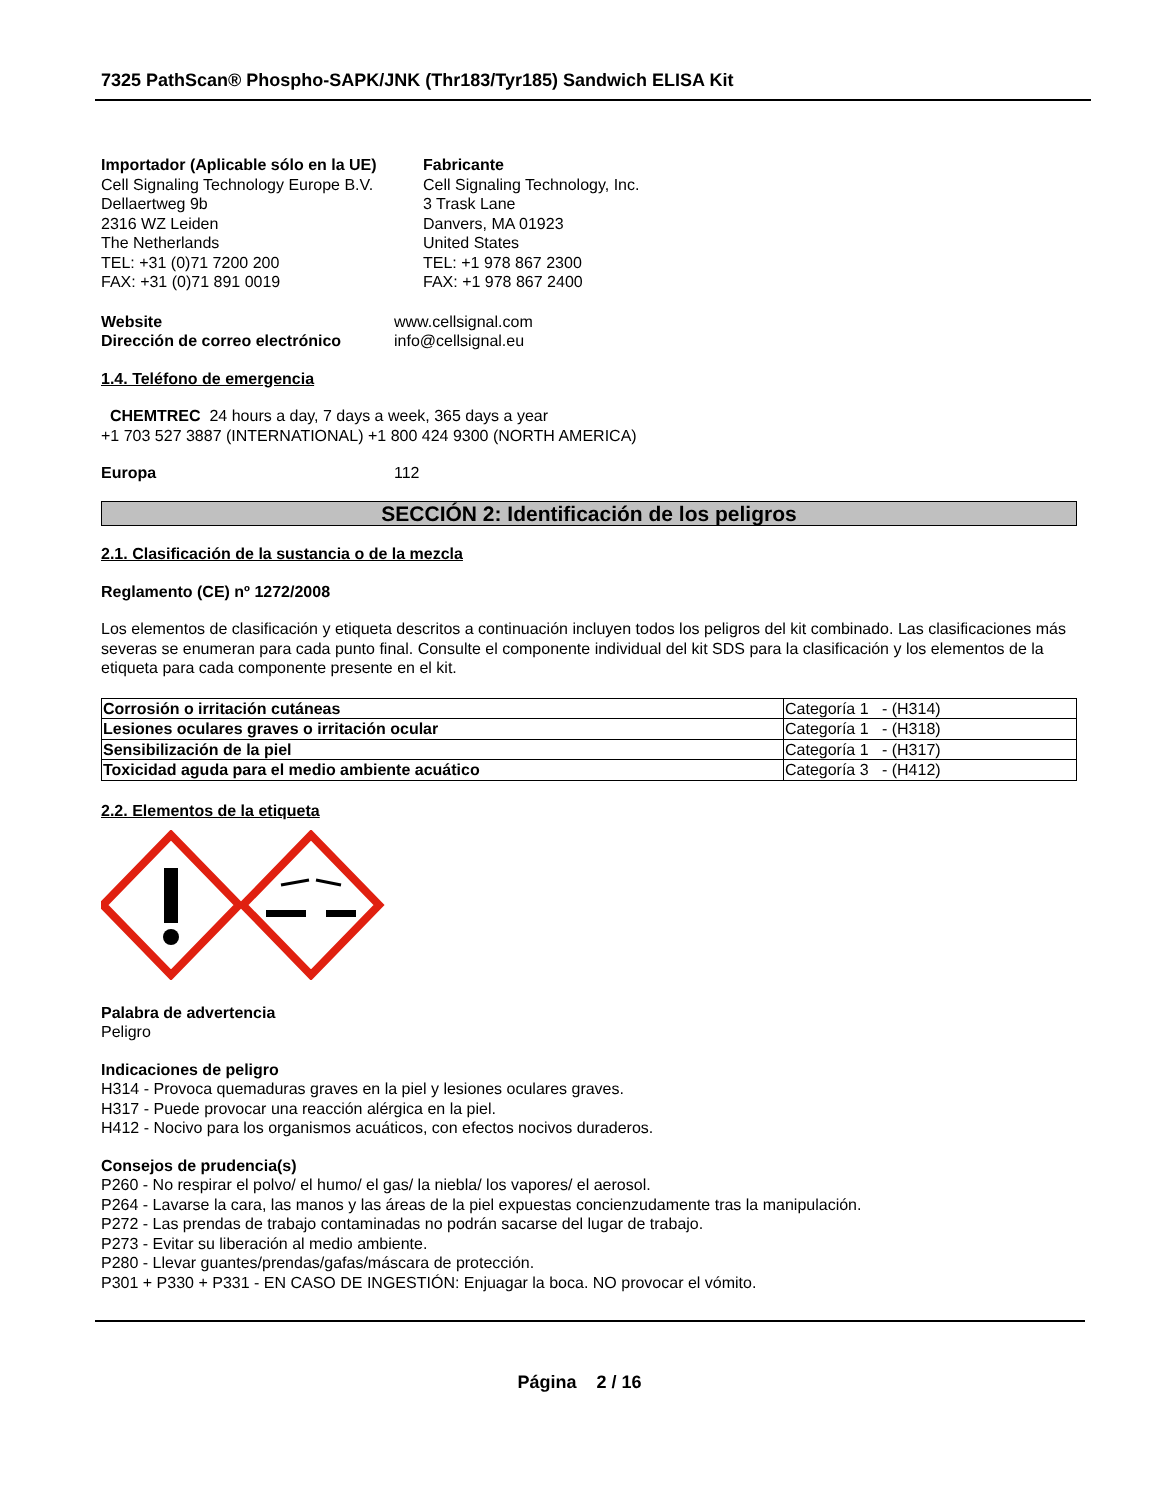7325 PathScan® Phospho-SAPK/JNK (Thr183/Tyr185) Sandwich ELISA Kit
Importador (Aplicable sólo en la UE)
Cell Signaling Technology Europe B.V.
Dellaertweg 9b
2316 WZ Leiden
The Netherlands
TEL: +31 (0)71 7200 200
FAX: +31 (0)71 891 0019
Fabricante
Cell Signaling Technology, Inc.
3 Trask Lane
Danvers, MA 01923
United States
TEL: +1 978 867 2300
FAX: +1 978 867 2400
Website www.cellsignal.com
Dirección de correo electrónico info@cellsignal.eu
1.4. Teléfono de emergencia
CHEMTREC 24 hours a day, 7 days a week, 365 days a year
+1 703 527 3887 (INTERNATIONAL) +1 800 424 9300 (NORTH AMERICA)
Europa 112
SECCIÓN 2: Identificación de los peligros
2.1. Clasificación de la sustancia o de la mezcla
Reglamento (CE) nº 1272/2008
Los elementos de clasificación y etiqueta descritos a continuación incluyen todos los peligros del kit combinado. Las clasificaciones más severas se enumeran para cada punto final. Consulte el componente individual del kit SDS para la clasificación y los elementos de la etiqueta para cada componente presente en el kit.
| Corrosión o irritación cutáneas | Categoría 1 - (H314) |
| Lesiones oculares graves o irritación ocular | Categoría 1 - (H318) |
| Sensibilización de la piel | Categoría 1 - (H317) |
| Toxicidad aguda para el medio ambiente acuático | Categoría 3 - (H412) |
2.2. Elementos de la etiqueta
Palabra de advertencia
Peligro
Indicaciones de peligro
H314 - Provoca quemaduras graves en la piel y lesiones oculares graves.
H317 - Puede provocar una reacción alérgica en la piel.
H412 - Nocivo para los organismos acuáticos, con efectos nocivos duraderos.
Consejos de prudencia(s)
P260 - No respirar el polvo/ el humo/ el gas/ la niebla/ los vapores/ el aerosol.
P264 - Lavarse la cara, las manos y las áreas de la piel expuestas concienzudamente tras la manipulación.
P272 - Las prendas de trabajo contaminadas no podrán sacarse del lugar de trabajo.
P273 - Evitar su liberación al medio ambiente.
P280 - Llevar guantes/prendas/gafas/máscara de protección.
P301 + P330 + P331 - EN CASO DE INGESTIÓN: Enjuagar la boca. NO provocar el vómito.
Página 2 / 16